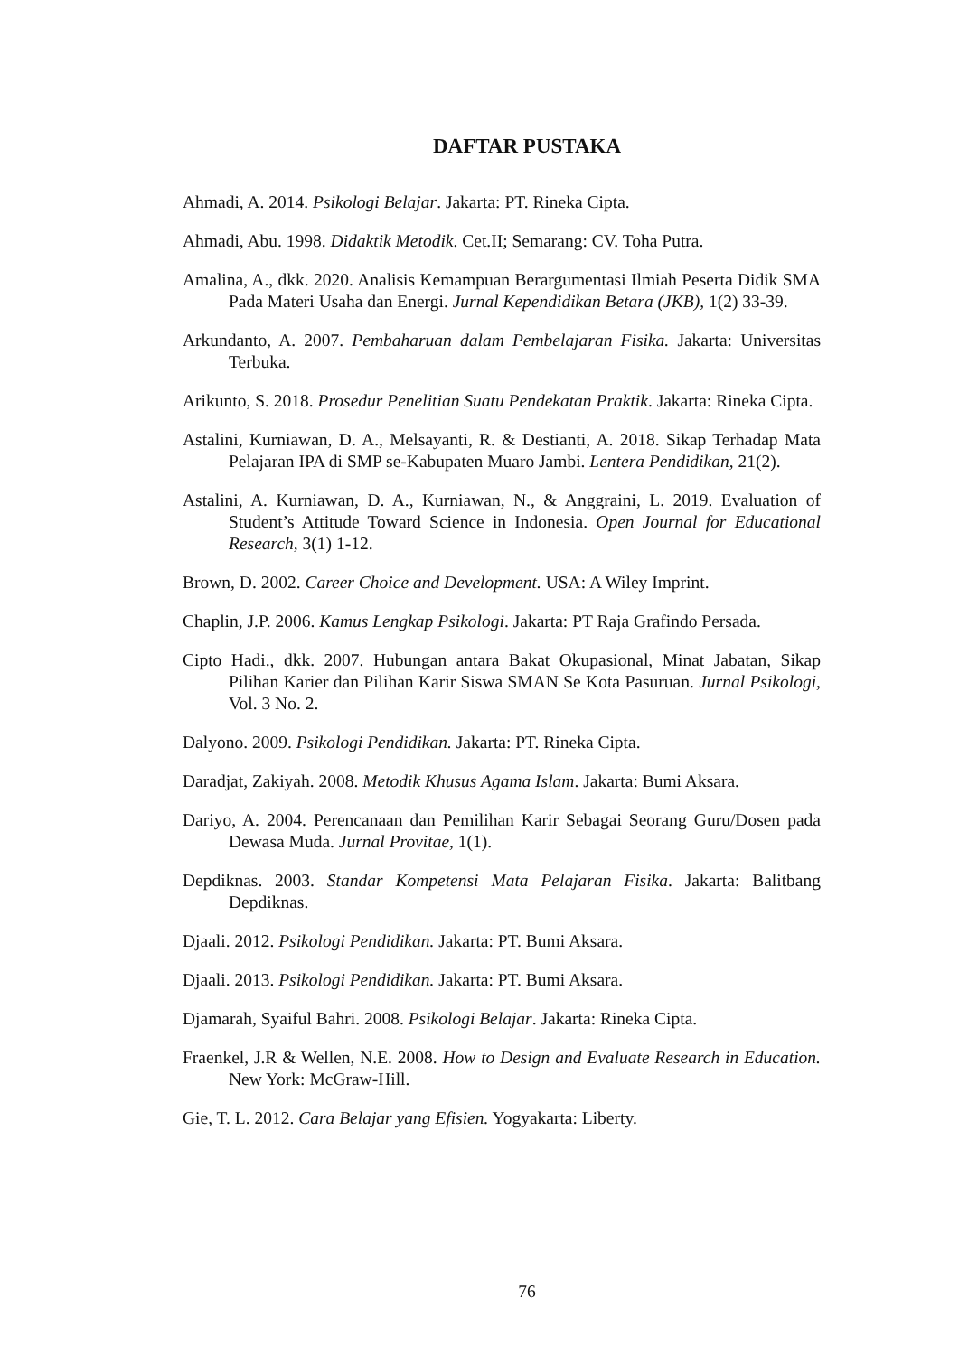DAFTAR PUSTAKA
Ahmadi, A. 2014. Psikologi Belajar. Jakarta: PT. Rineka Cipta.
Ahmadi, Abu. 1998. Didaktik Metodik. Cet.II; Semarang: CV. Toha Putra.
Amalina, A., dkk. 2020. Analisis Kemampuan Berargumentasi Ilmiah Peserta Didik SMA Pada Materi Usaha dan Energi. Jurnal Kependidikan Betara (JKB), 1(2) 33-39.
Arkundanto, A. 2007. Pembaharuan dalam Pembelajaran Fisika. Jakarta: Universitas Terbuka.
Arikunto, S. 2018. Prosedur Penelitian Suatu Pendekatan Praktik. Jakarta: Rineka Cipta.
Astalini, Kurniawan, D. A., Melsayanti, R. & Destianti, A. 2018. Sikap Terhadap Mata Pelajaran IPA di SMP se-Kabupaten Muaro Jambi. Lentera Pendidikan, 21(2).
Astalini, A. Kurniawan, D. A., Kurniawan, N., & Anggraini, L. 2019. Evaluation of Student’s Attitude Toward Science in Indonesia. Open Journal for Educational Research, 3(1) 1-12.
Brown, D. 2002. Career Choice and Development. USA: A Wiley Imprint.
Chaplin, J.P. 2006. Kamus Lengkap Psikologi. Jakarta: PT Raja Grafindo Persada.
Cipto Hadi., dkk. 2007. Hubungan antara Bakat Okupasional, Minat Jabatan, Sikap Pilihan Karier dan Pilihan Karir Siswa SMAN Se Kota Pasuruan. Jurnal Psikologi, Vol. 3 No. 2.
Dalyono. 2009. Psikologi Pendidikan. Jakarta: PT. Rineka Cipta.
Daradjat, Zakiyah. 2008. Metodik Khusus Agama Islam. Jakarta: Bumi Aksara.
Dariyo, A. 2004. Perencanaan dan Pemilihan Karir Sebagai Seorang Guru/Dosen pada Dewasa Muda. Jurnal Provitae, 1(1).
Depdiknas. 2003. Standar Kompetensi Mata Pelajaran Fisika. Jakarta: Balitbang Depdiknas.
Djaali. 2012. Psikologi Pendidikan. Jakarta: PT. Bumi Aksara.
Djaali. 2013. Psikologi Pendidikan. Jakarta: PT. Bumi Aksara.
Djamarah, Syaiful Bahri. 2008. Psikologi Belajar. Jakarta: Rineka Cipta.
Fraenkel, J.R & Wellen, N.E. 2008. How to Design and Evaluate Research in Education. New York: McGraw-Hill.
Gie, T. L. 2012. Cara Belajar yang Efisien. Yogyakarta: Liberty.
76